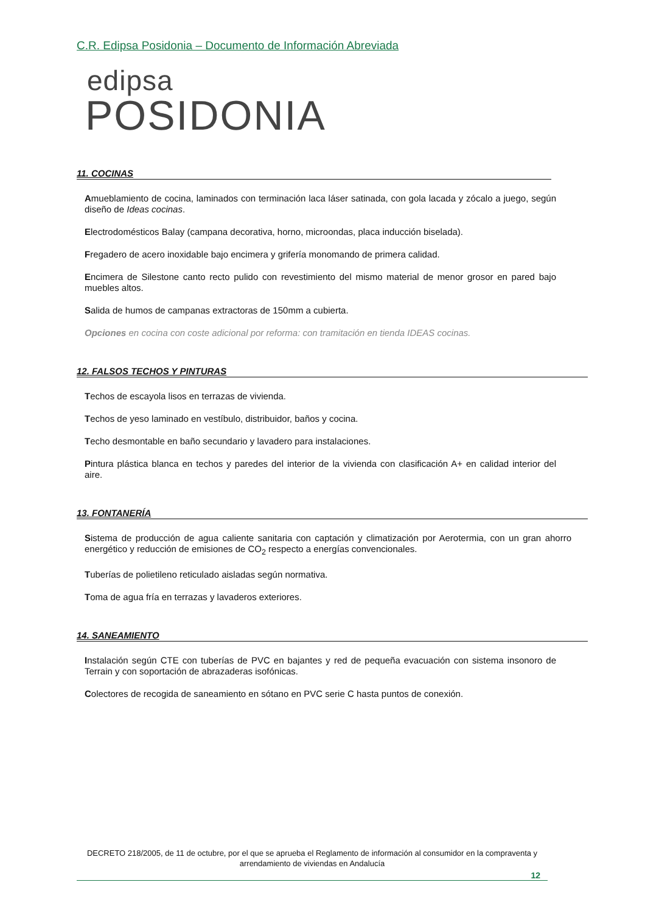C.R. Edipsa Posidonia – Documento de Información Abreviada
edipsa
POSIDONIA
11. COCINAS
Amueblamiento de cocina, laminados con terminación laca láser satinada, con gola lacada y zócalo a juego, según diseño de Ideas cocinas.
Electrodomésticos Balay (campana decorativa, horno, microondas, placa inducción biselada).
Fregadero de acero inoxidable bajo encimera y grifería monomando de primera calidad.
Encimera de Silestone canto recto pulido con revestimiento del mismo material de menor grosor en pared bajo muebles altos.
Salida de humos de campanas extractoras de 150mm a cubierta.
Opciones en cocina con coste adicional por reforma: con tramitación en tienda IDEAS cocinas.
12. FALSOS TECHOS Y PINTURAS
Techos de escayola lisos en terrazas de vivienda.
Techos de yeso laminado en vestíbulo, distribuidor, baños y cocina.
Techo desmontable en baño secundario y lavadero para instalaciones.
Pintura plástica blanca en techos y paredes del interior de la vivienda con clasificación A+ en calidad interior del aire.
13. FONTANERÍA
Sistema de producción de agua caliente sanitaria con captación y climatización por Aerotermia, con un gran ahorro energético y reducción de emisiones de CO<sub>2</sub> respecto a energías convencionales.
Tuberías de polietileno reticulado aisladas según normativa.
Toma de agua fría en terrazas y lavaderos exteriores.
14. SANEAMIENTO
Instalación según CTE con tuberías de PVC en bajantes y red de pequeña evacuación con sistema insonoro de Terrain y con soportación de abrazaderas isofónicas.
Colectores de recogida de saneamiento en sótano en PVC serie C hasta puntos de conexión.
DECRETO 218/2005, de 11 de octubre, por el que se aprueba el Reglamento de información al consumidor en la compraventa y arrendamiento de viviendas en Andalucía
12